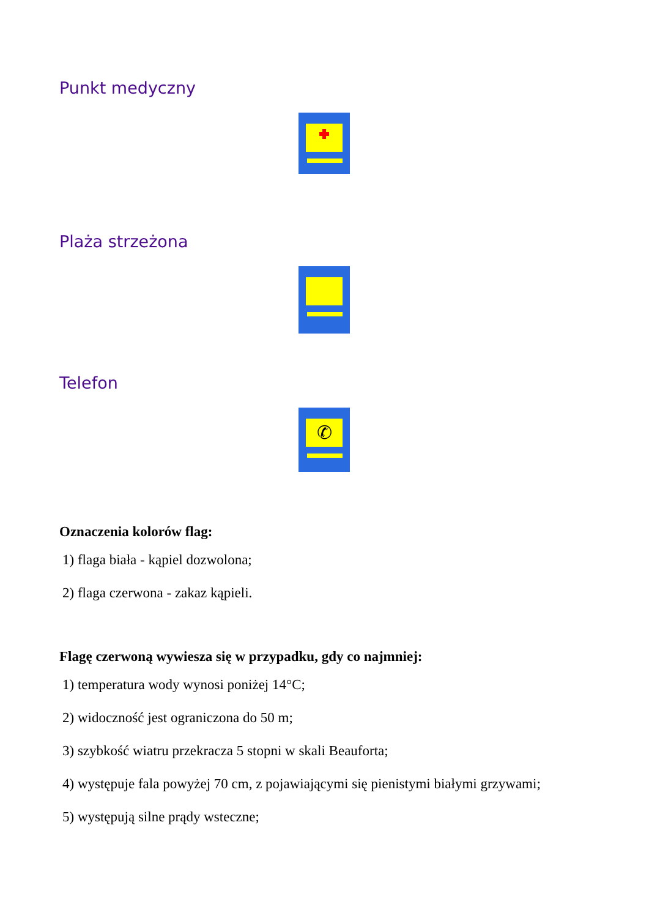Punkt medyczny
Plaża strzeżona
Telefon
✆
Oznaczenia kolorów flag:
1) flaga biała - kąpiel dozwolona;
2) flaga czerwona - zakaz kąpieli.
Flagę czerwoną wywiesza się w przypadku, gdy co najmniej:
1) temperatura wody wynosi poniżej 14°C;
2) widoczność jest ograniczona do 50 m;
3) szybkość wiatru przekracza 5 stopni w skali Beauforta;
4) występuje fala powyżej 70 cm, z pojawiającymi się pienistymi białymi grzywami;
5) występują silne prądy wsteczne;